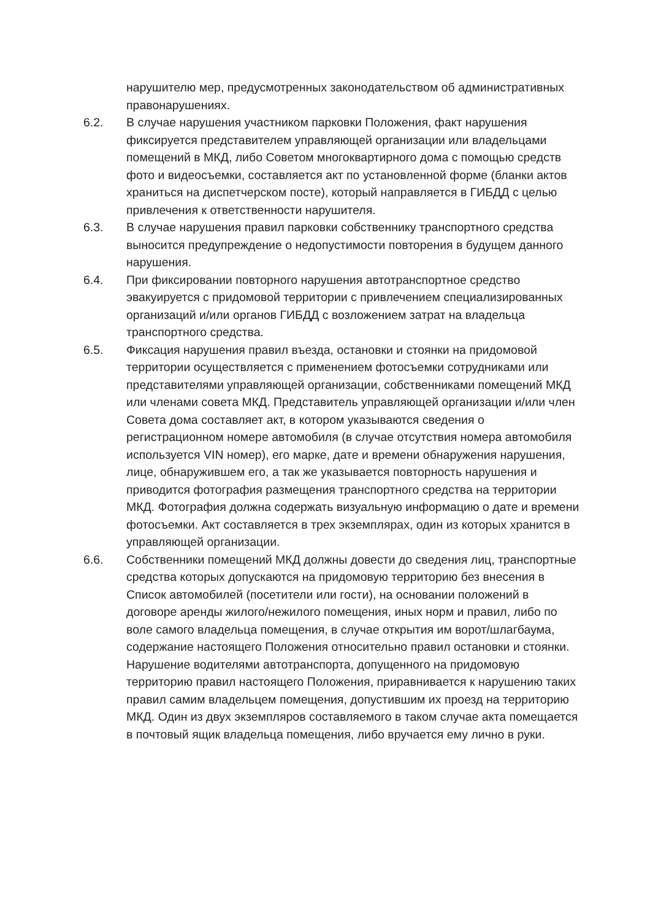нарушителю мер, предусмотренных законодательством об административных правонарушениях.
6.2. В случае нарушения участником парковки Положения, факт нарушения фиксируется представителем управляющей организации или владельцами помещений в МКД, либо Советом многоквартирного дома с помощью средств фото и видеосъемки, составляется акт по установленной форме (бланки актов храниться на диспетчерском посте), который направляется в ГИБДД с целью привлечения к ответственности нарушителя.
6.3. В случае нарушения правил парковки собственнику транспортного средства выносится предупреждение о недопустимости повторения в будущем данного нарушения.
6.4. При фиксировании повторного нарушения автотранспортное средство эвакуируется с придомовой территории с привлечением специализированных организаций и/или органов ГИБДД с возложением затрат на владельца транспортного средства.
6.5. Фиксация нарушения правил въезда, остановки и стоянки на придомовой территории осуществляется с применением фотосъемки сотрудниками или представителями управляющей организации, собственниками помещений МКД или членами совета МКД. Представитель управляющей организации и/или член Совета дома составляет акт, в котором указываются сведения о регистрационном номере автомобиля (в случае отсутствия номера автомобиля используется VIN номер), его марке, дате и времени обнаружения нарушения, лице, обнаружившем его, а так же указывается повторность нарушения и приводится фотография размещения транспортного средства на территории МКД. Фотография должна содержать визуальную информацию о дате и времени фотосъемки. Акт составляется в трех экземплярах, один из которых хранится в управляющей организации.
6.6. Собственники помещений МКД должны довести до сведения лиц, транспортные средства которых допускаются на придомовую территорию без внесения в Список автомобилей (посетители или гости), на основании положений в договоре аренды жилого/нежилого помещения, иных норм и правил, либо по воле самого владельца помещения, в случае открытия им ворот/шлагбаума, содержание настоящего Положения относительно правил остановки и стоянки. Нарушение водителями автотранспорта, допущенного на придомовую территорию правил настоящего Положения, приравнивается к нарушению таких правил самим владельцем помещения, допустившим их проезд на территорию МКД. Один из двух экземпляров составляемого в таком случае акта помещается в почтовый ящик владельца помещения, либо вручается ему лично в руки.